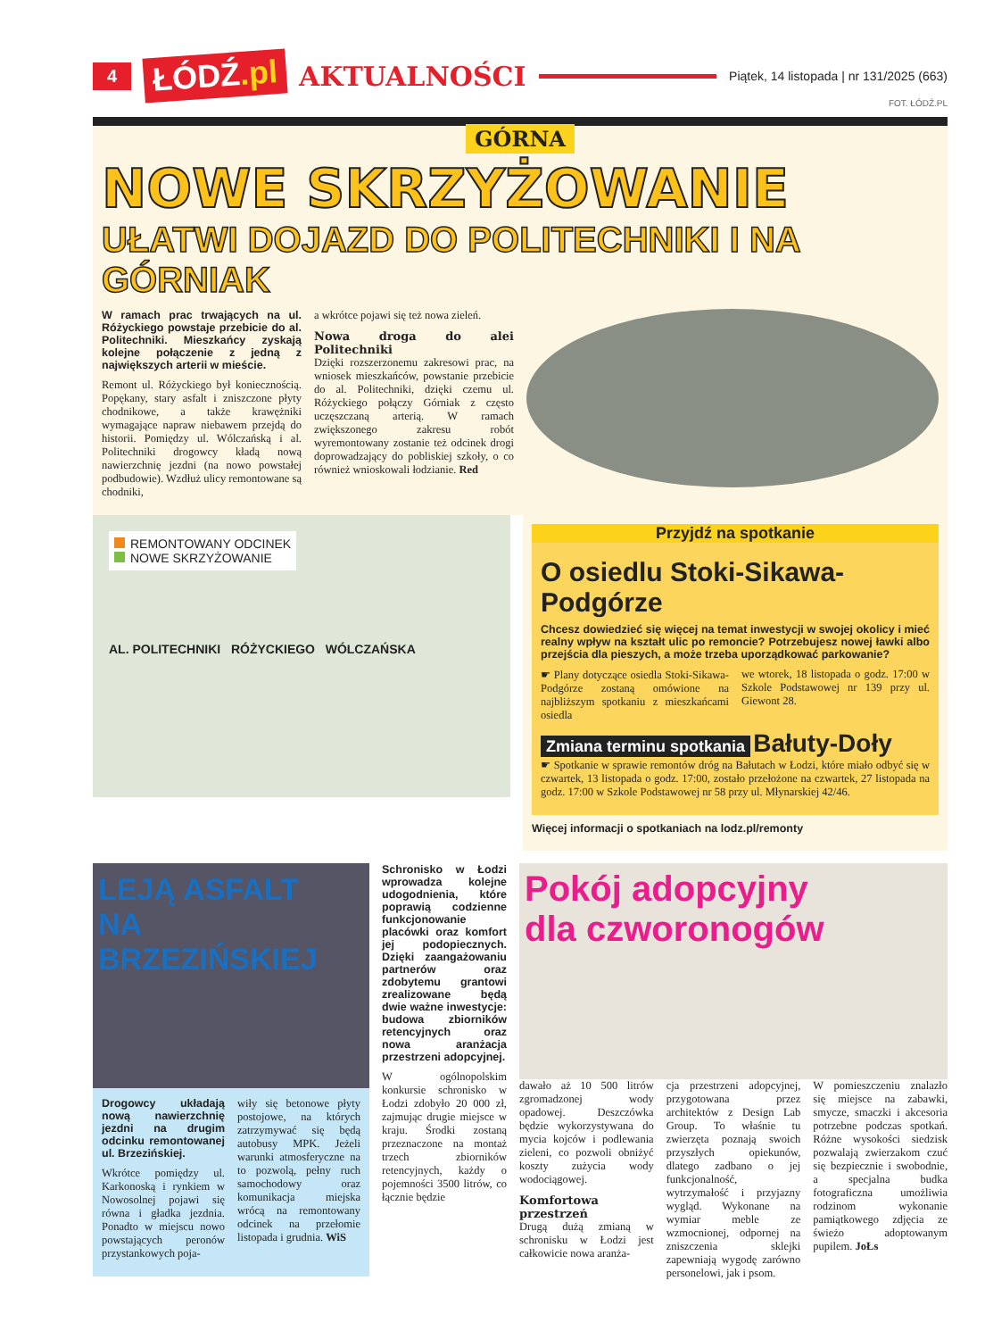4 ŁÓDŹ.pl AKTUALNOŚCI Piątek, 14 listopada | nr 131/2025 (663)
FOT. ŁÓDŹ.PL
GÓRNA
NOWE SKRZYŻOWANIE
UŁATWI DOJAZD DO POLITECHNIKI I NA GÓRNIAK
W ramach prac trwających na ul. Różyckiego powstaje przebicie do al. Politechniki. Mieszkańcy zyskają kolejne połączenie z jedną z największych arterii w mieście.
Remont ul. Różyckiego był koniecznością. Popękany, stary asfalt i zniszczone płyty chodnikowe, a także krawężniki wymagające napraw niebawem przejdą do historii. Pomiędzy ul. Wólczańską i al. Politechniki drogowcy kładą nową nawierzchnię jezdni (na nowo powstałej podbudowie). Wzdłuż ulicy remontowane są chodniki,
a wkrótce pojawi się też nowa zieleń.
Nowa droga do alei Politechniki
Dzięki rozszerzonemu zakresowi prac, na wniosek mieszkańców, powstanie przebicie do al. Politechniki, dzięki czemu ul. Różyckiego połączy Górniak z często uczęszczaną arterią. W ramach zwiększonego zakresu robót wyremontowany zostanie też odcinek drogi doprowadzający do pobliskiej szkoły, o co również wnioskowali łodzianie. Red
REMONTOWANY ODCINEK
NOWE SKRZYŻOWANIE
AL. POLITECHNIKI RÓŻYCKIEGO WÓLCZAŃSKA
Przyjdź na spotkanie
O osiedlu Stoki-Sikawa-Podgórze
Chcesz dowiedzieć się więcej na temat inwestycji w swojej okolicy i mieć realny wpływ na kształt ulic po remoncie? Potrzebujesz nowej ławki albo przejścia dla pieszych, a może trzeba uporządkować parkowanie?
☛ Plany dotyczące osiedla Stoki-Sikawa-Podgórze zostaną omówione na najbliższym spotkaniu z mieszkańcami osiedla
we wtorek, 18 listopada o godz. 17:00 w Szkole Podstawowej nr 139 przy ul. Giewont 28.
Zmiana terminu spotkania Bałuty-Doły
☛ Spotkanie w sprawie remontów dróg na Bałutach w Łodzi, które miało odbyć się w czwartek, 13 listopada o godz. 17:00, zostało przełożone na czwartek, 27 listopada na godz. 17:00 w Szkole Podstawowej nr 58 przy ul. Młynarskiej 42/46.
Więcej informacji o spotkaniach na lodz.pl/remonty
LEJĄ ASFALT
NA BRZEZIŃSKIEJ
Drogowcy układają nową nawierzchnię jezdni na drugim odcinku remontowanej ul. Brzezińskiej.
Wkrótce pomiędzy ul. Karkonoską i rynkiem w Nowosolnej pojawi się równa i gładka jezdnia. Ponadto w miejscu nowo powstających peronów przystankowych poja-
wiły się betonowe płyty postojowe, na których zatrzymywać się będą autobusy MPK. Jeżeli warunki atmosferyczne na to pozwolą, pełny ruch samochodowy oraz komunikacja miejska wrócą na remontowany odcinek na przełomie listopada i grudnia. WiS
Schronisko w Łodzi wprowadza kolejne udogodnienia, które poprawią codzienne funkcjonowanie placówki oraz komfort jej podopiecznych. Dzięki zaangażowaniu partnerów oraz zdobytemu grantowi zrealizowane będą dwie ważne inwestycje: budowa zbiorników retencyjnych oraz nowa aranżacja przestrzeni adopcyjnej.
W ogólnopolskim konkursie schronisko w Łodzi zdobyło 20 000 zł, zajmując drugie miejsce w kraju. Środki zostaną przeznaczone na montaż trzech zbiorników retencyjnych, każdy o pojemności 3500 litrów, co łącznie będzie
Pokój adopcyjny
dla czworonogów
dawało aż 10 500 litrów zgromadzonej wody opadowej. Deszczówka będzie wykorzystywana do mycia kojców i podlewania zieleni, co pozwoli obniżyć koszty zużycia wody wodociągowej.
Komfortowa przestrzeń
Drugą dużą zmianą w schronisku w Łodzi jest całkowicie nowa aranża-
cja przestrzeni adopcyjnej, przygotowana przez architektów z Design Lab Group. To właśnie tu zwierzęta poznają swoich przyszłych opiekunów, dlatego zadbano o jej funkcjonalność, wytrzymałość i przyjazny wygląd. Wykonane na wymiar meble ze wzmocnionej, odpornej na zniszczenia sklejki zapewniają wygodę zarówno personelowi, jak i psom.
W pomieszczeniu znalazło się miejsce na zabawki, smycze, smaczki i akcesoria potrzebne podczas spotkań. Różne wysokości siedzisk pozwalają zwierzakom czuć się bezpiecznie i swobodnie, a specjalna budka fotograficzna umożliwia rodzinom wykonanie pamiątkowego zdjęcia ze świeżo adoptowanym pupilem. JoŁs